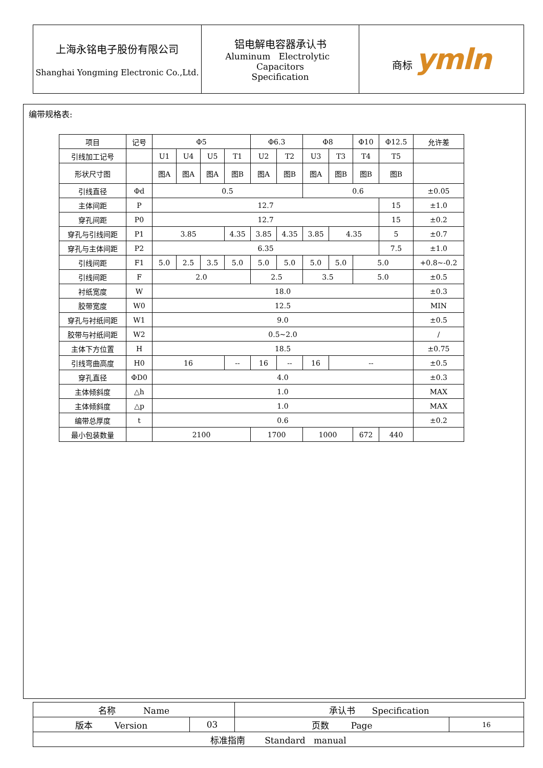| 上海永铭电子股份有限公司 Shanghai Yongming Electronic Co.,Ltd. | 铝电解电容器承认书 Aluminum Electrolytic Capacitors Specification | 商标 ymln |
编带规格表:
| 项目 | 记号 | Φ5 | | | | Φ6.3 | | Φ8 | | Φ10 | Φ12.5 | 允许差 |
| 引线加工记号 | | U1 | U4 | U5 | T1 | U2 | T2 | U3 | T3 | T4 | T5 | |
| 形状尺寸图 | | 图A | 图A | 图A | 图B | 图A | 图B | 图A | 图B | 图B | 图B | |
| 引线直径 | Φd | 0.5 | | | | | | 0.6 | | | | ±0.05 |
| 主体间距 | P | 12.7 | | | | | | | | | 15 | ±1.0 |
| 穿孔间距 | P0 | 12.7 | | | | | | | | | 15 | ±0.2 |
| 穿孔与引线间距 | P1 | 3.85 | | | 4.35 | 3.85 | 4.35 | 3.85 | 4.35 | | 5 | ±0.7 |
| 穿孔与主体间距 | P2 | 6.35 | | | | | | | | | 7.5 | ±1.0 |
| 引线间距 | F1 | 5.0 | 2.5 | 3.5 | 5.0 | 5.0 | 5.0 | 5.0 | 5.0 | 5.0 | | +0.8~-0.2 |
| 引线间距 | F | 2.0 | | | | 2.5 | | 3.5 | | 5.0 | | ±0.5 |
| 衬纸宽度 | W | 18.0 | | | | | | | | | | ±0.3 |
| 胶带宽度 | W0 | 12.5 | | | | | | | | | | MIN |
| 穿孔与衬纸间距 | W1 | 9.0 | | | | | | | | | | ±0.5 |
| 胶带与衬纸间距 | W2 | 0.5~2.0 | | | | | | | | | | / |
| 主体下方位置 | H | 18.5 | | | | | | | | | | ±0.75 |
| 引线弯曲高度 | H0 | 16 | | | -- | 16 | -- | 16 | -- | | | ±0.5 |
| 穿孔直径 | ΦD0 | 4.0 | | | | | | | | | | ±0.3 |
| 主体倾斜度 | △h | 1.0 | | | | | | | | | | MAX |
| 主体倾斜度 | △p | 1.0 | | | | | | | | | | MAX |
| 编带总厚度 | t | 0.6 | | | | | | | | | | ±0.2 |
| 最小包装数量 | | 2100 | | | | 1700 | | 1000 | | 672 | 440 | |
| 名称 Name | | 承认书 Specification | |
| 版本 Version | 03 | 页数 Page | 16 |
| 标准指南 Standard manual | | | |